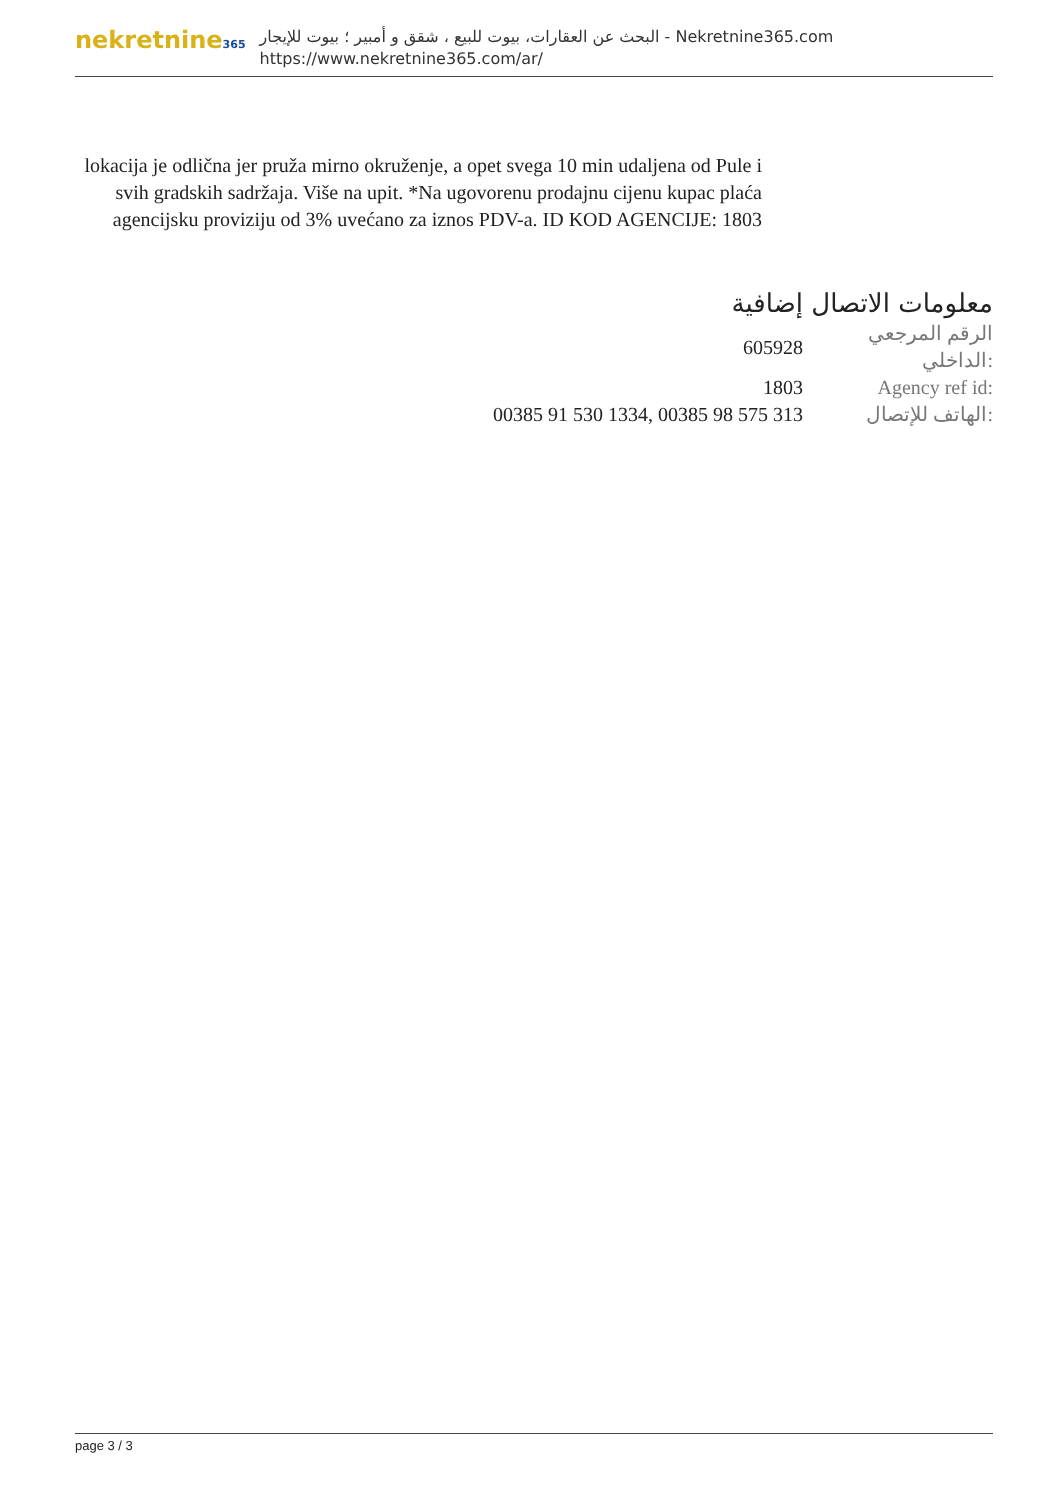nekretnine365
البحث عن العقارات، بيوت للبيع ، شقق و أمبير ؛ بيوت للإيجار - Nekretnine365.com
https://www.nekretnine365.com/ar/
lokacija je odlična jer pruža mirno okruženje, a opet svega 10 min udaljena od Pule i svih gradskih sadržaja. Više na upit. *Na ugovorenu prodajnu cijenu kupac plaća agencijsku proviziju od 3% uvećano za iznos PDV-a. ID KOD AGENCIJE: 1803
معلومات الاتصال إضافية
| 605928 | الرقم المرجعي الداخلي: |
| 1803 | Agency ref id: |
| 00385 91 530 1334, 00385 98 575 313 | الهاتف للإتصال: |
page 3 / 3